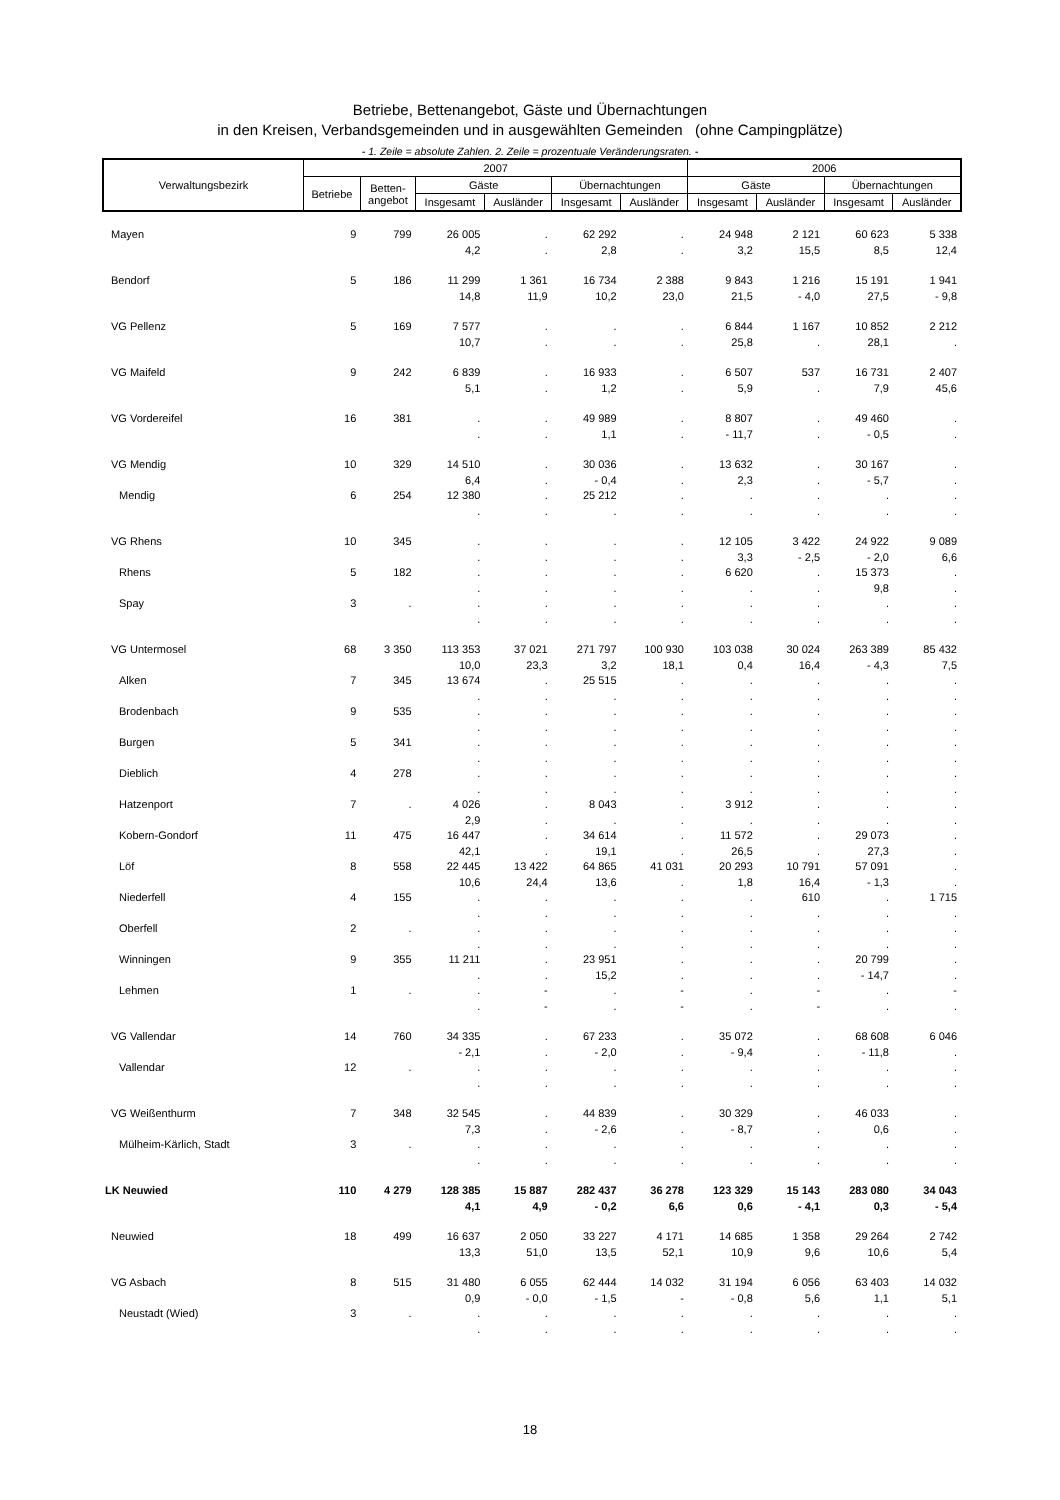Betriebe, Bettenangebot, Gäste und Übernachtungen
in den Kreisen, Verbandsgemeinden und in ausgewählten Gemeinden (ohne Campingplätze)
- 1. Zeile = absolute Zahlen. 2. Zeile = prozentuale Veränderungsraten. -
| Verwaltungsbezirk | 2007 | | | | | | 2006 | | | |
| --- | --- | --- | --- | --- | --- | --- | --- | --- | --- | --- |
| | Betriebe | Betten- angebot | Gäste | | Übernachtungen | | Gäste | | Übernachtungen | |
| | | | Insgesamt | Ausländer | Insgesamt | Ausländer | Insgesamt | Ausländer | Insgesamt | Ausländer |
| Mayen | 9 | 799 | 26 005 | . | 62 292 | . | 24 948 | 2 121 | 60 623 | 5 338 |
| | | | 4,2 | . | 2,8 | . | 3,2 | 15,5 | 8,5 | 12,4 |
| Bendorf | 5 | 186 | 11 299 | 1 361 | 16 734 | 2 388 | 9 843 | 1 216 | 15 191 | 1 941 |
| | | | 14,8 | 11,9 | 10,2 | 23,0 | 21,5 | - 4,0 | 27,5 | - 9,8 |
| VG Pellenz | 5 | 169 | 7 577 | . | . | . | 6 844 | 1 167 | 10 852 | 2 212 |
| | | | 10,7 | . | . | . | 25,8 | . | 28,1 | . |
| VG Maifeld | 9 | 242 | 6 839 | . | 16 933 | . | 6 507 | 537 | 16 731 | 2 407 |
| | | | 5,1 | . | 1,2 | . | 5,9 | . | 7,9 | 45,6 |
| VG Vordereifel | 16 | 381 | . | . | 49 989 | . | 8 807 | . | 49 460 | . |
| | | | . | . | 1,1 | . | - 11,7 | . | - 0,5 | . |
| VG Mendig | 10 | 329 | 14 510 | . | 30 036 | . | 13 632 | . | 30 167 | . |
| | | | 6,4 | . | - 0,4 | . | 2,3 | . | - 5,7 | . |
| Mendig | 6 | 254 | 12 380 | . | 25 212 | . | . | . | . | . |
| | | | . | . | . | . | . | . | . | . |
| VG Rhens | 10 | 345 | . | . | . | . | 12 105 | 3 422 | 24 922 | 9 089 |
| | | | . | . | . | . | 3,3 | - 2,5 | - 2,0 | 6,6 |
| Rhens | 5 | 182 | . | . | . | . | 6 620 | . | 15 373 | . |
| | | | . | . | . | . | . | . | 9,8 | . |
| Spay | 3 | . | . | . | . | . | . | . | . | . |
| | | | . | . | . | . | . | . | . | . |
| VG Untermosel | 68 | 3 350 | 113 353 | 37 021 | 271 797 | 100 930 | 103 038 | 30 024 | 263 389 | 85 432 |
| | | | 10,0 | 23,3 | 3,2 | 18,1 | 0,4 | 16,4 | - 4,3 | 7,5 |
| Alken | 7 | 345 | 13 674 | . | 25 515 | . | . | . | . | . |
| | | | . | . | . | . | . | . | . | . |
| Brodenbach | 9 | 535 | . | . | . | . | . | . | . | . |
| | | | . | . | . | . | . | . | . | . |
| Burgen | 5 | 341 | . | . | . | . | . | . | . | . |
| | | | . | . | . | . | . | . | . | . |
| Dieblich | 4 | 278 | . | . | . | . | . | . | . | . |
| | | | . | . | . | . | . | . | . | . |
| Hatzenport | 7 | . | 4 026 | . | 8 043 | . | 3 912 | . | . | . |
| | | | 2,9 | . | . | . | . | . | . | . |
| Kobern-Gondorf | 11 | 475 | 16 447 | . | 34 614 | . | 11 572 | . | 29 073 | . |
| | | | 42,1 | . | 19,1 | . | 26,5 | . | 27,3 | . |
| Löf | 8 | 558 | 22 445 | 13 422 | 64 865 | 41 031 | 20 293 | 10 791 | 57 091 | . |
| | | | 10,6 | 24,4 | 13,6 | . | 1,8 | 16,4 | - 1,3 | . |
| Niederfell | 4 | 155 | . | . | . | . | . | 610 | . | 1 715 |
| | | | . | . | . | . | . | . | . | . |
| Oberfell | 2 | . | . | . | . | . | . | . | . | . |
| | | | . | . | . | . | . | . | . | . |
| Winningen | 9 | 355 | 11 211 | . | 23 951 | . | . | . | 20 799 | . |
| | | | . | . | 15,2 | . | . | . | - 14,7 | . |
| Lehmen | 1 | . | . | - | . | - | . | - | . | - |
| | | | . | - | . | - | . | - | . | . |
| VG Vallendar | 14 | 760 | 34 335 | . | 67 233 | . | 35 072 | . | 68 608 | 6 046 |
| | | | - 2,1 | . | - 2,0 | . | - 9,4 | . | - 11,8 | . |
| Vallendar | 12 | . | . | . | . | . | . | . | . | . |
| | | | . | . | . | . | . | . | . | . |
| VG Weißenthurm | 7 | 348 | 32 545 | . | 44 839 | . | 30 329 | . | 46 033 | . |
| | | | 7,3 | . | - 2,6 | . | - 8,7 | . | 0,6 | . |
| Mülheim-Kärlich, Stadt | 3 | . | . | . | . | . | . | . | . | . |
| | | | . | . | . | . | . | . | . | . |
| LK Neuwied | 110 | 4 279 | 128 385 | 15 887 | 282 437 | 36 278 | 123 329 | 15 143 | 283 080 | 34 043 |
| | | | 4,1 | 4,9 | - 0,2 | 6,6 | 0,6 | - 4,1 | 0,3 | - 5,4 |
| Neuwied | 18 | 499 | 16 637 | 2 050 | 33 227 | 4 171 | 14 685 | 1 358 | 29 264 | 2 742 |
| | | | 13,3 | 51,0 | 13,5 | 52,1 | 10,9 | 9,6 | 10,6 | 5,4 |
| VG Asbach | 8 | 515 | 31 480 | 6 055 | 62 444 | 14 032 | 31 194 | 6 056 | 63 403 | 14 032 |
| | | | 0,9 | - 0,0 | - 1,5 | - | - 0,8 | 5,6 | 1,1 | 5,1 |
| Neustadt (Wied) | 3 | . | . | . | . | . | . | . | . | . |
| | | | . | . | . | . | . | . | . | . |
18